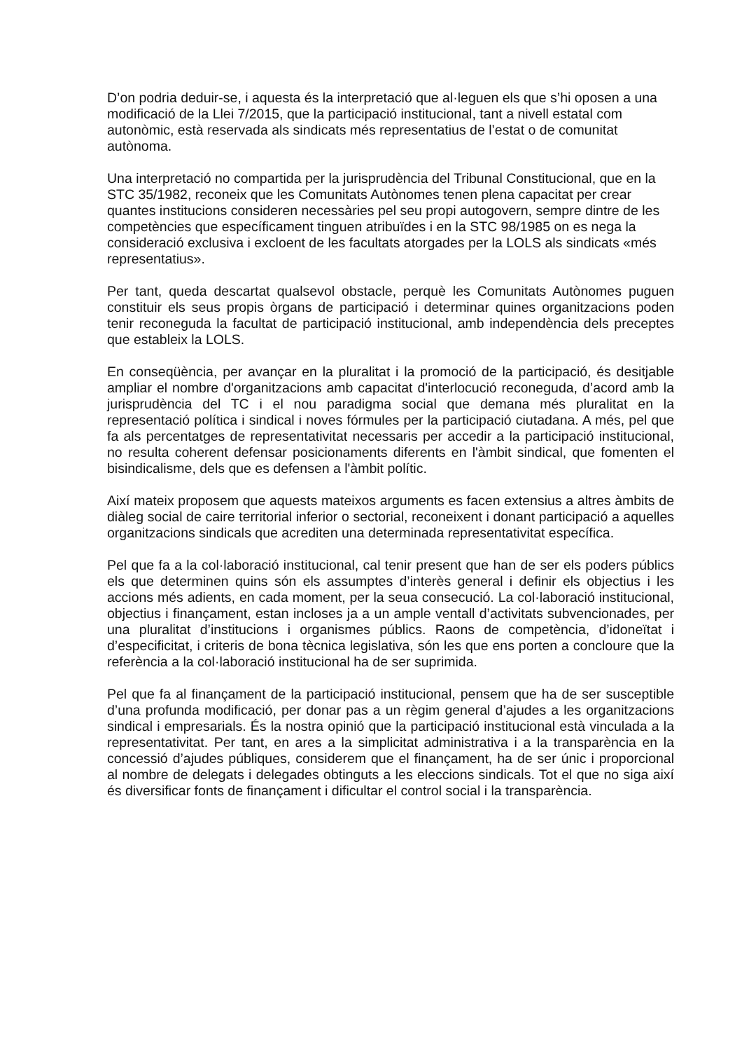D’on podria deduir-se, i aquesta és la interpretació que al·leguen els que s’hi oposen a una modificació de la Llei 7/2015, que la participació institucional, tant a nivell estatal com autonòmic, està reservada als sindicats més representatius de l’estat o de comunitat autònoma.
Una interpretació no compartida per la jurisprudència del Tribunal Constitucional, que en la STC 35/1982, reconeix que les Comunitats Autònomes tenen plena capacitat per crear quantes institucions consideren necessàries pel seu propi autogovern, sempre dintre de les competències que específicament tinguen atribuïdes i en la STC 98/1985 on es nega la consideració exclusiva i excloent de les facultats atorgades per la LOLS als sindicats «més representatius».
Per tant, queda descartat qualsevol obstacle, perquè les Comunitats Autònomes puguen constituir els seus propis òrgans de participació i determinar quines organitzacions poden tenir reconeguda la facultat de participació institucional, amb independència dels preceptes que estableix la LOLS.
En conseqüència, per avançar en la pluralitat i la promoció de la participació, és desitjable ampliar el nombre d'organitzacions amb capacitat d'interlocució reconeguda, d’acord amb la jurisprudència del TC i el nou paradigma social que demana més pluralitat en la representació política i sindical i noves fórmules per la participació ciutadana. A més, pel que fa als percentatges de representativitat necessaris per accedir a la participació institucional, no resulta coherent defensar posicionaments diferents en l'àmbit sindical, que fomenten el bisindicalisme, dels que es defensen a l'àmbit polític.
Així mateix proposem que aquests mateixos arguments es facen extensius a altres àmbits de diàleg social de caire territorial inferior o sectorial, reconeixent i donant participació a aquelles organitzacions sindicals que acrediten una determinada representativitat específica.
Pel que fa a la col·laboració institucional, cal tenir present que han de ser els poders públics els que determinen quins són els assumptes d’interès general i definir els objectius i les accions més adients, en cada moment, per la seua consecució. La col·laboració institucional, objectius i finançament, estan incloses ja a un ample ventall d’activitats subvencionades, per una pluralitat d’institucions i organismes públics. Raons de competència, d’idoneïtat i d’especificitat, i criteris de bona tècnica legislativa, són les que ens porten a concloure que la referència a la col·laboració institucional ha de ser suprimida.
Pel que fa al finançament de la participació institucional, pensem que ha de ser susceptible d’una profunda modificació, per donar pas a un règim general d’ajudes a les organitzacions sindical i empresarials. És la nostra opinió que la participació institucional està vinculada a la representativitat. Per tant, en ares a la simplicitat administrativa i a la transparència en la concessió d’ajudes públiques, considerem que el finançament, ha de ser únic i proporcional al nombre de delegats i delegades obtinguts a les eleccions sindicals. Tot el que no siga així és diversificar fonts de finançament i dificultar el control social i la transparència.